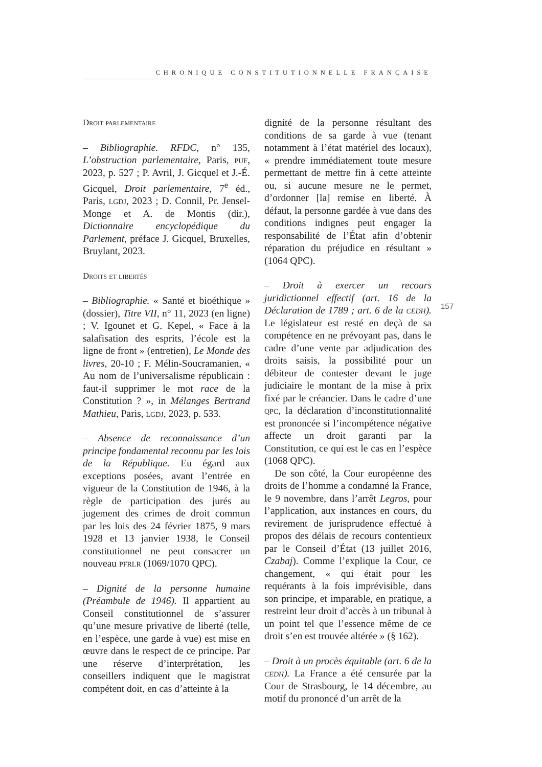CHRONIQUE CONSTITUTIONNELLE FRANÇAISE
Droit parlementaire
– Bibliographie. RFDC, n° 135, L’obstruction parlementaire, Paris, puf, 2023, p. 527 ; P. Avril, J. Gicquel et J.-É. Gicquel, Droit parlementaire, 7<sup>e</sup> éd., Paris, lgdj, 2023 ; D. Connil, Pr. Jensel-Monge et A. de Montis (dir.), Dictionnaire encyclopédique du Parlement, préface J. Gicquel, Bruxelles, Bruylant, 2023.
Droits et libertés
– Bibliographie. « Santé et bioéthique » (dossier), Titre VII, n° 11, 2023 (en ligne) ; V. Igounet et G. Kepel, « Face à la salafisation des esprits, l’école est la ligne de front » (entretien), Le Monde des livres, 20-10 ; F. Mélin-Soucramanien, « Au nom de l’universalisme républicain : faut-il supprimer le mot race de la Constitution ? », in Mélanges Bertrand Mathieu, Paris, lgdj, 2023, p. 533.
– Absence de reconnaissance d’un principe fondamental reconnu par les lois de la République. Eu égard aux exceptions posées, avant l’entrée en vigueur de la Constitution de 1946, à la règle de participation des jurés au jugement des crimes de droit commun par les lois des 24 février 1875, 9 mars 1928 et 13 janvier 1938, le Conseil constitutionnel ne peut consacrer un nouveau pfrlr (1069/1070 QPC).
– Dignité de la personne humaine (Préambule de 1946). Il appartient au Conseil constitutionnel de s’assurer qu’une mesure privative de liberté (telle, en l’espèce, une garde à vue) est mise en œuvre dans le respect de ce principe. Par une réserve d’interprétation, les conseillers indiquent que le magistrat compétent doit, en cas d’atteinte à la
dignité de la personne résultant des conditions de sa garde à vue (tenant notamment à l’état matériel des locaux), « prendre immédiatement toute mesure permettant de mettre fin à cette atteinte ou, si aucune mesure ne le permet, d’ordonner [la] remise en liberté. À défaut, la personne gardée à vue dans des conditions indignes peut engager la responsabilité de l’État afin d’obtenir réparation du préjudice en résultant » (1064 QPC).
– Droit à exercer un recours juridictionnel effectif (art. 16 de la Déclaration de 1789 ; art. 6 de la cedh). Le législateur est resté en deçà de sa compétence en ne prévoyant pas, dans le cadre d’une vente par adjudication des droits saisis, la possibilité pour un débiteur de contester devant le juge judiciaire le montant de la mise à prix fixé par le créancier. Dans le cadre d’une qpc, la déclaration d’inconstitutionnalité est prononcée si l’incompétence négative affecte un droit garanti par la Constitution, ce qui est le cas en l’espèce (1068 QPC).
De son côté, la Cour européenne des droits de l’homme a condamné la France, le 9 novembre, dans l’arrêt Legros, pour l’application, aux instances en cours, du revirement de jurisprudence effectué à propos des délais de recours contentieux par le Conseil d’État (13 juillet 2016, Czabaj). Comme l’explique la Cour, ce changement, « qui était pour les requérants à la fois imprévisible, dans son principe, et imparable, en pratique, a restreint leur droit d’accès à un tribunal à un point tel que l’essence même de ce droit s’en est trouvée altérée » (§ 162).
– Droit à un procès équitable (art. 6 de la cedh). La France a été censurée par la Cour de Strasbourg, le 14 décembre, au motif du prononcé d’un arrêt de la
157